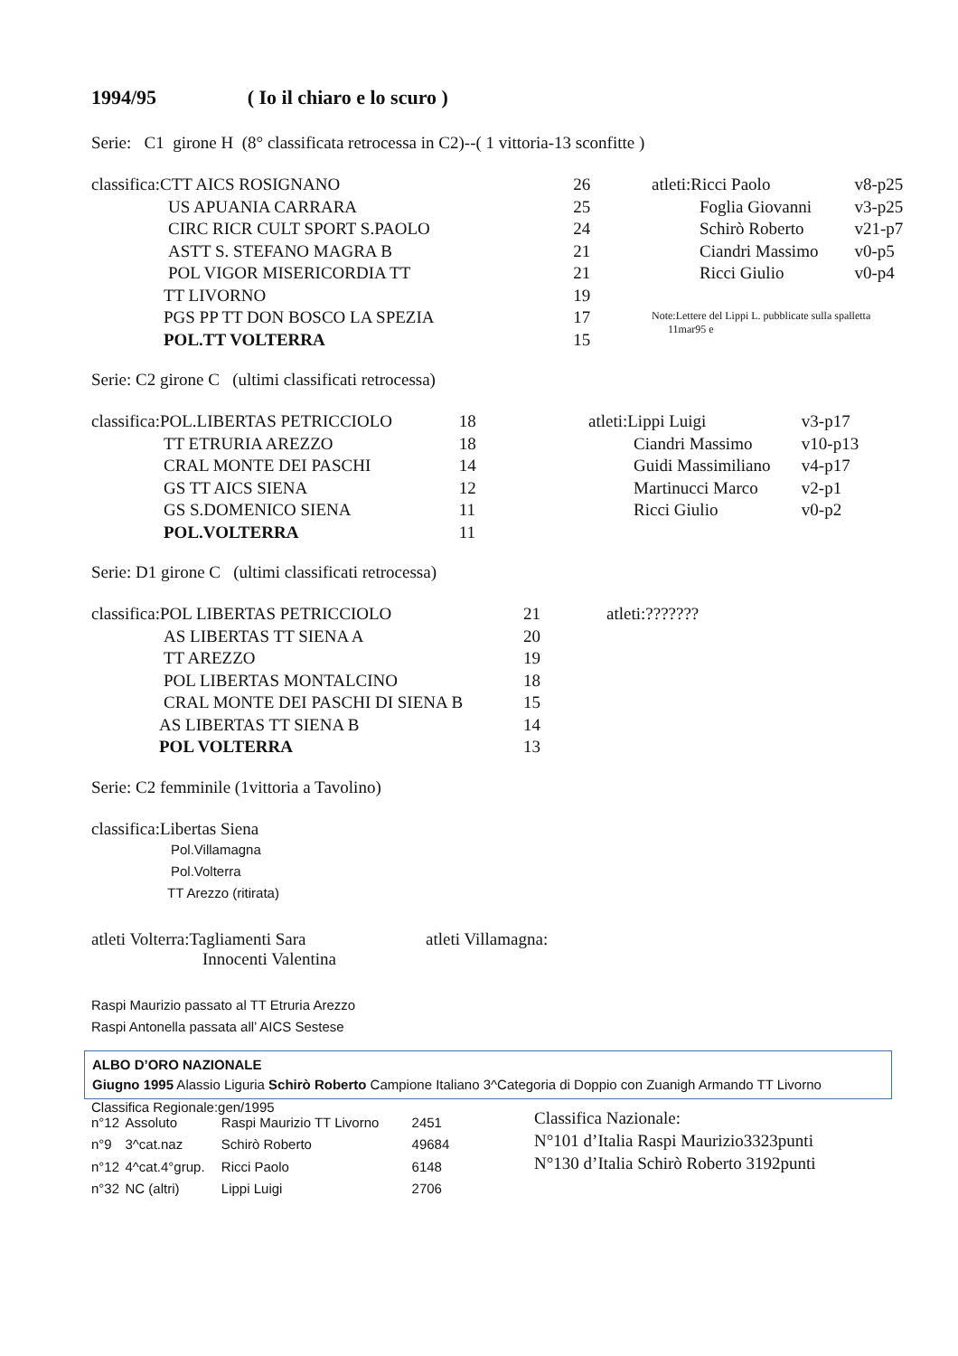1994/95 ( Io il chiaro e lo scuro )
Serie: C1 girone H (8° classificata retrocessa in C2)--( 1 vittoria-13 sconfitte )
| classifica:CTT AICS ROSIGNANO | 26 |
| US APUANIA CARRARA | 25 |
| CIRC RICR CULT SPORT S.PAOLO | 24 |
| ASTT S. STEFANO MAGRA B | 21 |
| POL VIGOR MISERICORDIA TT | 21 |
| TT LIVORNO | 19 |
| PGS PP TT DON BOSCO LA SPEZIA | 17 |
| POL.TT VOLTERRA | 15 |
| atleti:Ricci Paolo | v8-p25 |
| Foglia Giovanni | v3-p25 |
| Schirò Roberto | v21-p7 |
| Ciandri Massimo | v0-p5 |
| Ricci Giulio | v0-p4 |
Note:Lettere del Lippi L. pubblicate sulla spalletta
11mar95 e
Serie: C2 girone C (ultimi classificati retrocessa)
| classifica:POL.LIBERTAS PETRICCIOLO | 18 |
| TT ETRURIA AREZZO | 18 |
| CRAL MONTE DEI PASCHI | 14 |
| GS TT AICS SIENA | 12 |
| GS S.DOMENICO SIENA | 11 |
| POL.VOLTERRA | 11 |
| atleti:Lippi Luigi | v3-p17 |
| Ciandri Massimo | v10-p13 |
| Guidi Massimiliano | v4-p17 |
| Martinucci Marco | v2-p1 |
| Ricci Giulio | v0-p2 |
Serie: D1 girone C (ultimi classificati retrocessa)
| classifica:POL LIBERTAS PETRICCIOLO | 21 |
| AS LIBERTAS TT SIENA A | 20 |
| TT AREZZO | 19 |
| POL LIBERTAS MONTALCINO | 18 |
| CRAL MONTE DEI PASCHI DI SIENA B | 15 |
| AS LIBERTAS TT SIENA B | 14 |
| POL VOLTERRA | 13 |
atleti:???????
Serie: C2 femminile (1vittoria a Tavolino)
classifica:Libertas Siena
Pol.Villamagna
Pol.Volterra
TT Arezzo (ritirata)
atleti Volterra:Tagliamenti Sara
Innocenti Valentina
atleti Villamagna:
Raspi Maurizio passato al TT Etruria Arezzo
Raspi Antonella passata all’ AICS Sestese
ALBO D’ORO NAZIONALE
Giugno 1995 Alassio Liguria Schirò Roberto Campione Italiano 3^Categoria di Doppio con Zuanigh Armando TT Livorno
Classifica Regionale:gen/1995
| n°12 | Assoluto | Raspi Maurizio TT Livorno | 2451 |
| n°9 | 3^cat.naz | Schirò Roberto | 49684 |
| n°12 | 4^cat.4°grup. | Ricci Paolo | 6148 |
| n°32 | NC (altri) | Lippi Luigi | 2706 |
Classifica Nazionale:
N°101 d’Italia Raspi Maurizio3323punti
N°130 d’Italia Schirò Roberto 3192punti